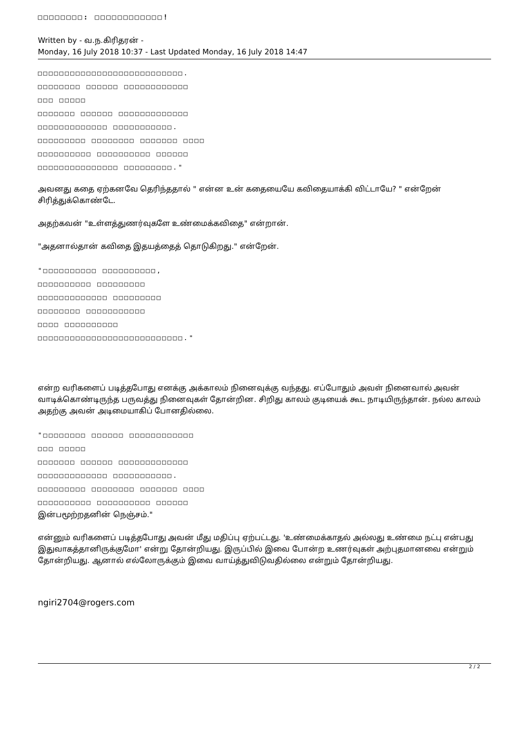□□□□□□□□: □□□□□□□□□□□□!
Written by - வ.ந.கிரிதரன் -
Monday, 16 July 2018 10:37 - Last Updated Monday, 16 July 2018 14:47
□□□□□□□□□□□□□□□□□□□□□□□□□□□.
□□□□□□□□ □□□□□□ □□□□□□□□□□□□
□□□ □□□□□
□□□□□□□ □□□□□□ □□□□□□□□□□□□□
□□□□□□□□□□□□□ □□□□□□□□□□□.
□□□□□□□□□ □□□□□□□□ □□□□□□□ □□□□
□□□□□□□□□□ □□□□□□□□□□ □□□□□□
□□□□□□□□□□□□□□□ □□□□□□□□□."
அவனது கதை ஏற்கனவே தெரிந்ததால் " என்ன உன் கதையையே கவிதையாக்கி விட்டாயே? " என்றேன் சிரித்துக்கொண்டே.
அதற்கவன் "உள்ளத்துணர்வுகளே உண்மைக்கவிதை" என்றான்.
"அதனால்தான் கவிதை இதயத்தைத் தொடுகிறது." என்றேன்.
"□□□□□□□□□□ □□□□□□□□□□,
□□□□□□□□□□ □□□□□□□□□
□□□□□□□□□□□□□ □□□□□□□□□
□□□□□□□□ □□□□□□□□□□□
□□□□ □□□□□□□□□□
□□□□□□□□□□□□□□□□□□□□□□□□□□□."
என்ற வரிகளைப் படித்தபோது எனக்கு அக்காலம் நினைவுக்கு வந்தது. எப்போதும் அவள் நினைவால் அவன் வாடிக்கொண்டிருந்த பருவத்து நினைவுகள் தோன்றின. சிறிது காலம் குடியைக் கூட நாடியிருந்தான். நல்ல காலம் அதற்கு அவன் அடிமையாகிப் போனதில்லை.
"□□□□□□□□ □□□□□□ □□□□□□□□□□□□
□□□ □□□□□
□□□□□□□ □□□□□□ □□□□□□□□□□□□□
□□□□□□□□□□□□□ □□□□□□□□□□□.
□□□□□□□□□ □□□□□□□□ □□□□□□□ □□□□
□□□□□□□□□□ □□□□□□□□□□ □□□□□□
இன்பமூற்றதனின் நெஞ்சம்."
என்னும் வரிகளைப் படித்தபோது அவன் மீது மதிப்பு ஏற்பட்டது. 'உண்மைக்காதல் அல்லது உண்மை நட்பு என்பது இதுவாகத்தானிருக்குமோ' என்று தோன்றியது. இருப்பில் இவை போன்ற உணர்வுகள் அற்புதமானவை என்றும் தோன்றியது. ஆனால் எல்லோருக்கும் இவை வாய்த்துவிடுவதில்லை என்றும் தோன்றியது.
ngiri2704@rogers.com
2 / 2